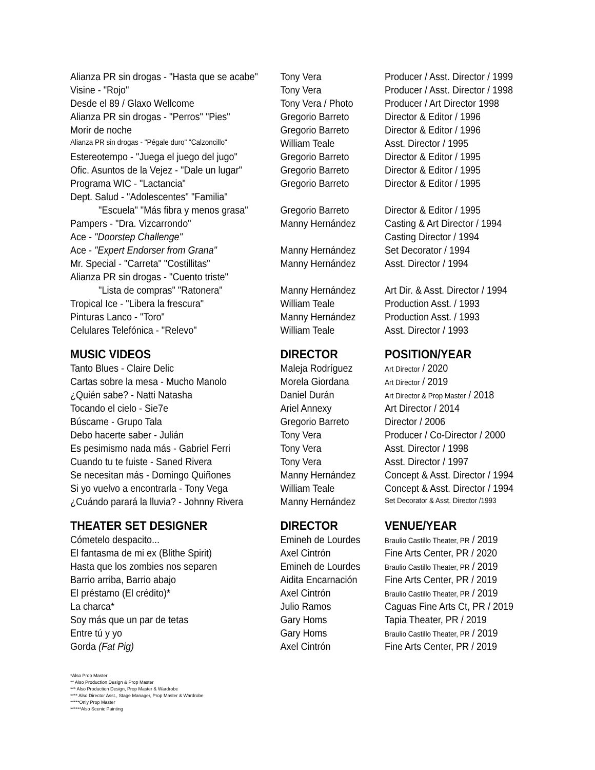| Alianza PR sin drogas - "Hasta que se acabe" | Tony Vera | Producer / Asst. Director / 1999 |
| Visine - "Rojo" | Tony Vera | Producer / Asst. Director / 1998 |
| Desde el 89 / Glaxo Wellcome | Tony Vera / Photo | Producer / Art Director 1998 |
| Alianza PR sin drogas - "Perros" "Pies" | Gregorio Barreto | Director & Editor / 1996 |
| Morir de noche | Gregorio Barreto | Director & Editor / 1996 |
| Alianza PR sin drogas - "Pégale duro" "Calzoncillo" | William Teale | Asst. Director / 1995 |
| Estereotempo - "Juega el juego del jugo" | Gregorio Barreto | Director & Editor / 1995 |
| Ofic. Asuntos de la Vejez - "Dale un lugar" | Gregorio Barreto | Director & Editor / 1995 |
| Programa WIC - "Lactancia" | Gregorio Barreto | Director & Editor / 1995 |
| Dept. Salud - "Adolescentes" "Familia" | | |
| "Escuela" "Más fibra y menos grasa" | Gregorio Barreto | Director & Editor / 1995 |
| Pampers - "Dra. Vizcarrondo" | Manny Hernández | Casting & Art Director / 1994 |
| Ace - "Doorstep Challenge" | | Casting Director / 1994 |
| Ace - "Expert Endorser from Grana" | Manny Hernández | Set Decorator / 1994 |
| Mr. Special - "Carreta" "Costillitas" | Manny Hernández | Asst. Director / 1994 |
| Alianza PR sin drogas - "Cuento triste" | | |
| "Lista de compras" "Ratonera" | Manny Hernández | Art Dir. & Asst. Director / 1994 |
| Tropical Ice - "Libera la frescura" | William Teale | Production Asst. / 1993 |
| Pinturas Lanco - "Toro" | Manny Hernández | Production Asst. / 1993 |
| Celulares Telefónica - "Relevo" | William Teale | Asst. Director / 1993 |
| MUSIC VIDEOS | DIRECTOR | POSITION/YEAR |
| Tanto Blues - Claire Delic | Maleja Rodríguez | Art Director / 2020 |
| Cartas sobre la mesa - Mucho Manolo | Morela Giordana | Art Director / 2019 |
| ¿Quién sabe? - Natti Natasha | Daniel Durán | Art Director & Prop Master / 2018 |
| Tocando el cielo - Sie7e | Ariel Annexy | Art Director / 2014 |
| Búscame - Grupo Tala | Gregorio Barreto | Director / 2006 |
| Debo hacerte saber - Julián | Tony Vera | Producer / Co-Director / 2000 |
| Es pesimismo nada más - Gabriel Ferri | Tony Vera | Asst. Director / 1998 |
| Cuando tu te fuiste - Saned Rivera | Tony Vera | Asst. Director / 1997 |
| Se necesitan más - Domingo Quiñones | Manny Hernández | Concept & Asst. Director / 1994 |
| Si yo vuelvo a encontrarla - Tony Vega | William Teale | Concept & Asst. Director / 1994 |
| ¿Cuándo parará la lluvia? - Johnny Rivera | Manny Hernández | Set Decorator & Asst. Director /1993 |
| THEATER SET DESIGNER | DIRECTOR | VENUE/YEAR |
| Cómetelo despacito... | Emineh de Lourdes | Braulio Castillo Theater, PR / 2019 |
| El fantasma de mi ex (Blithe Spirit) | Axel Cintrón | Fine Arts Center, PR / 2020 |
| Hasta que los zombies nos separen | Emineh de Lourdes | Braulio Castillo Theater, PR / 2019 |
| Barrio arriba, Barrio abajo | Aidita Encarnación | Fine Arts Center, PR / 2019 |
| El préstamo (El crédito)* | Axel Cintrón | Braulio Castillo Theater, PR / 2019 |
| La charca* | Julio Ramos | Caguas Fine Arts Ct, PR / 2019 |
| Soy más que un par de tetas | Gary Homs | Tapia Theater, PR / 2019 |
| Entre tú y yo | Gary Homs | Braulio Castillo Theater, PR / 2019 |
| Gorda (Fat Pig) | Axel Cintrón | Fine Arts Center, PR / 2019 |
*Also Prop Master
** Also Production Design & Prop Master
*** Also Production Design, Prop Master & Wardrobe
**** Also Director Asst., Stage Manager, Prop Master & Wardrobe
*****Only Prop Master
******Also Scenic Painting